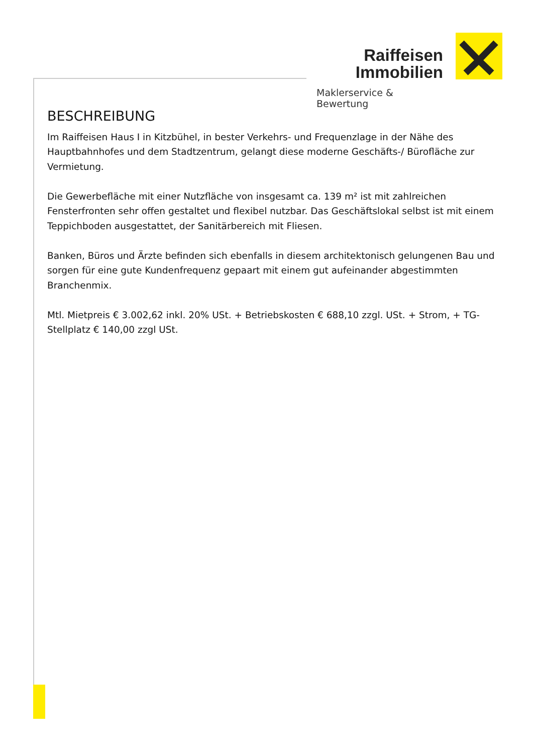Raiffeisen
Immobilien
Maklerservice & Bewertung
BESCHREIBUNG
Im Raiffeisen Haus I in Kitzbühel, in bester Verkehrs- und Frequenzlage in der Nähe des Hauptbahnhofes und dem Stadtzentrum, gelangt diese moderne Geschäfts-/ Bürofläche zur Vermietung.
Die Gewerbefläche mit einer Nutzfläche von insgesamt ca. 139 m² ist mit zahlreichen Fensterfronten sehr offen gestaltet und flexibel nutzbar. Das Geschäftslokal selbst ist mit einem Teppichboden ausgestattet, der Sanitärbereich mit Fliesen.
Banken, Büros und Ärzte befinden sich ebenfalls in diesem architektonisch gelungenen Bau und sorgen für eine gute Kundenfrequenz gepaart mit einem gut aufeinander abgestimmten Branchenmix.
Mtl. Mietpreis € 3.002,62 inkl. 20% USt. + Betriebskosten € 688,10 zzgl. USt. + Strom, + TG-Stellplatz € 140,00 zzgl USt.